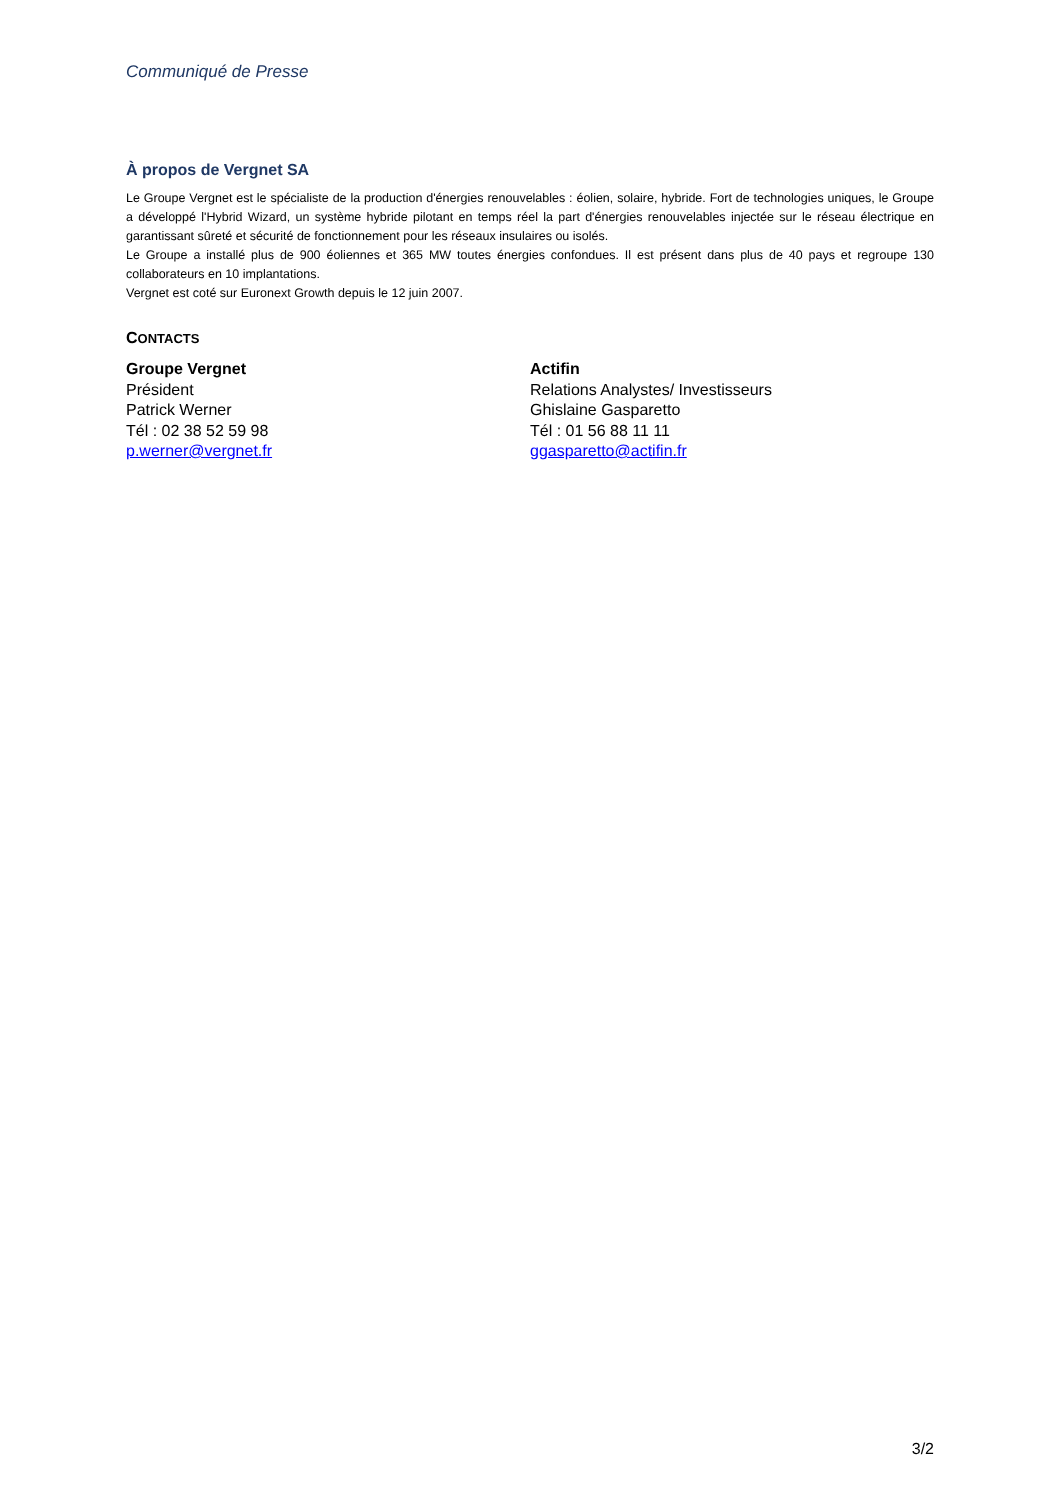Communiqué de Presse
À propos de Vergnet SA
Le Groupe Vergnet est le spécialiste de la production d'énergies renouvelables : éolien, solaire, hybride. Fort de technologies uniques, le Groupe a développé l'Hybrid Wizard, un système hybride pilotant en temps réel la part d'énergies renouvelables injectée sur le réseau électrique en garantissant sûreté et sécurité de fonctionnement pour les réseaux insulaires ou isolés.
Le Groupe a installé plus de 900 éoliennes et 365 MW toutes énergies confondues. Il est présent dans plus de 40 pays et regroupe 130 collaborateurs en 10 implantations.
Vergnet est coté sur Euronext Growth depuis le 12 juin 2007.
CONTACTS
Groupe Vergnet
Président
Patrick Werner
Tél : 02 38 52 59 98
p.werner@vergnet.fr
Actifin
Relations Analystes/ Investisseurs
Ghislaine Gasparetto
Tél : 01 56 88 11 11
ggasparetto@actifin.fr
3/2